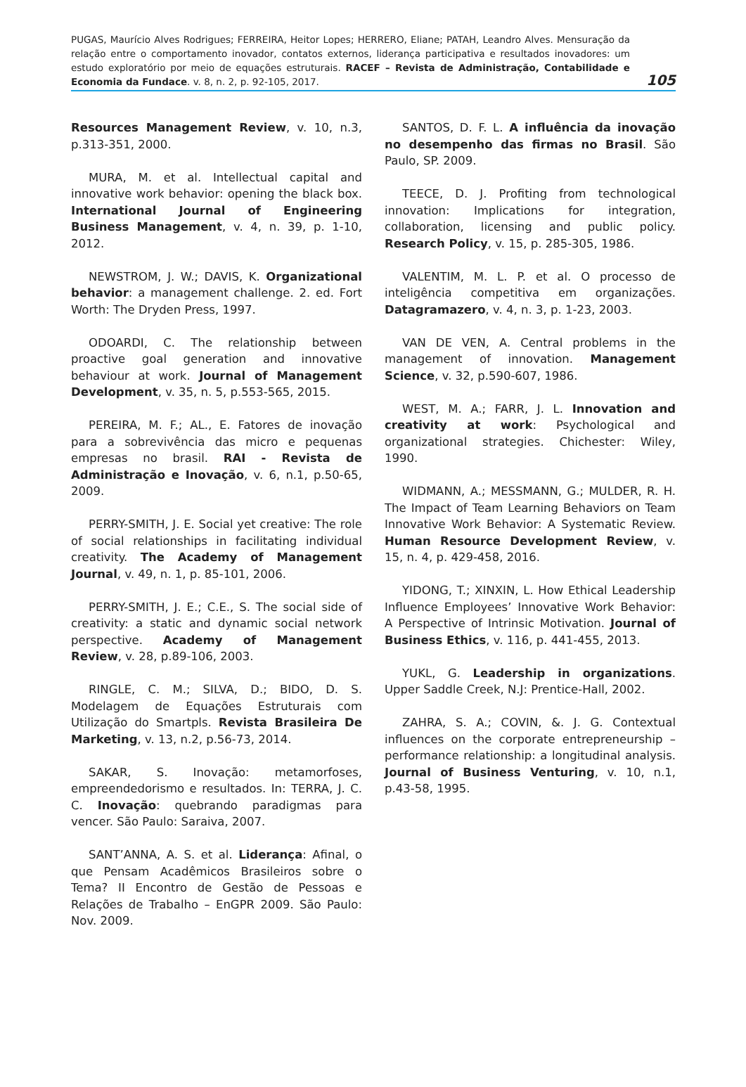PUGAS, Maurício Alves Rodrigues; FERREIRA, Heitor Lopes; HERRERO, Eliane; PATAH, Leandro Alves. Mensuração da relação entre o comportamento inovador, contatos externos, liderança participativa e resultados inovadores: um estudo exploratório por meio de equações estruturais. RACEF – Revista de Administração, Contabilidade e Economia da Fundace. v. 8, n. 2, p. 92-105, 2017.
105
Resources Management Review, v. 10, n.3, p.313-351, 2000.
MURA, M. et al. Intellectual capital and innovative work behavior: opening the black box. International Journal of Engineering Business Management, v. 4, n. 39, p. 1-10, 2012.
NEWSTROM, J. W.; DAVIS, K. Organizational behavior: a management challenge. 2. ed. Fort Worth: The Dryden Press, 1997.
ODOARDI, C. The relationship between proactive goal generation and innovative behaviour at work. Journal of Management Development, v. 35, n. 5, p.553-565, 2015.
PEREIRA, M. F.; AL., E. Fatores de inovação para a sobrevivência das micro e pequenas empresas no brasil. RAI - Revista de Administração e Inovação, v. 6, n.1, p.50-65, 2009.
PERRY-SMITH, J. E. Social yet creative: The role of social relationships in facilitating individual creativity. The Academy of Management Journal, v. 49, n. 1, p. 85-101, 2006.
PERRY-SMITH, J. E.; C.E., S. The social side of creativity: a static and dynamic social network perspective. Academy of Management Review, v. 28, p.89-106, 2003.
RINGLE, C. M.; SILVA, D.; BIDO, D. S. Modelagem de Equações Estruturais com Utilização do Smartpls. Revista Brasileira De Marketing, v. 13, n.2, p.56-73, 2014.
SAKAR, S. Inovação: metamorfoses, empreendedorismo e resultados. In: TERRA, J. C. C. Inovação: quebrando paradigmas para vencer. São Paulo: Saraiva, 2007.
SANT’ANNA, A. S. et al. Liderança: Afinal, o que Pensam Acadêmicos Brasileiros sobre o Tema? II Encontro de Gestão de Pessoas e Relações de Trabalho – EnGPR 2009. São Paulo: Nov. 2009.
SANTOS, D. F. L. A influência da inovação no desempenho das firmas no Brasil. São Paulo, SP. 2009.
TEECE, D. J. Profiting from technological innovation: Implications for integration, collaboration, licensing and public policy. Research Policy, v. 15, p. 285-305, 1986.
VALENTIM, M. L. P. et al. O processo de inteligência competitiva em organizações. Datagramazero, v. 4, n. 3, p. 1-23, 2003.
VAN DE VEN, A. Central problems in the management of innovation. Management Science, v. 32, p.590-607, 1986.
WEST, M. A.; FARR, J. L. Innovation and creativity at work: Psychological and organizational strategies. Chichester: Wiley, 1990.
WIDMANN, A.; MESSMANN, G.; MULDER, R. H. The Impact of Team Learning Behaviors on Team Innovative Work Behavior: A Systematic Review. Human Resource Development Review, v. 15, n. 4, p. 429-458, 2016.
YIDONG, T.; XINXIN, L. How Ethical Leadership Influence Employees’ Innovative Work Behavior: A Perspective of Intrinsic Motivation. Journal of Business Ethics, v. 116, p. 441-455, 2013.
YUKL, G. Leadership in organizations. Upper Saddle Creek, N.J: Prentice-Hall, 2002.
ZAHRA, S. A.; COVIN, &. J. G. Contextual influences on the corporate entrepreneurship – performance relationship: a longitudinal analysis. Journal of Business Venturing, v. 10, n.1, p.43-58, 1995.